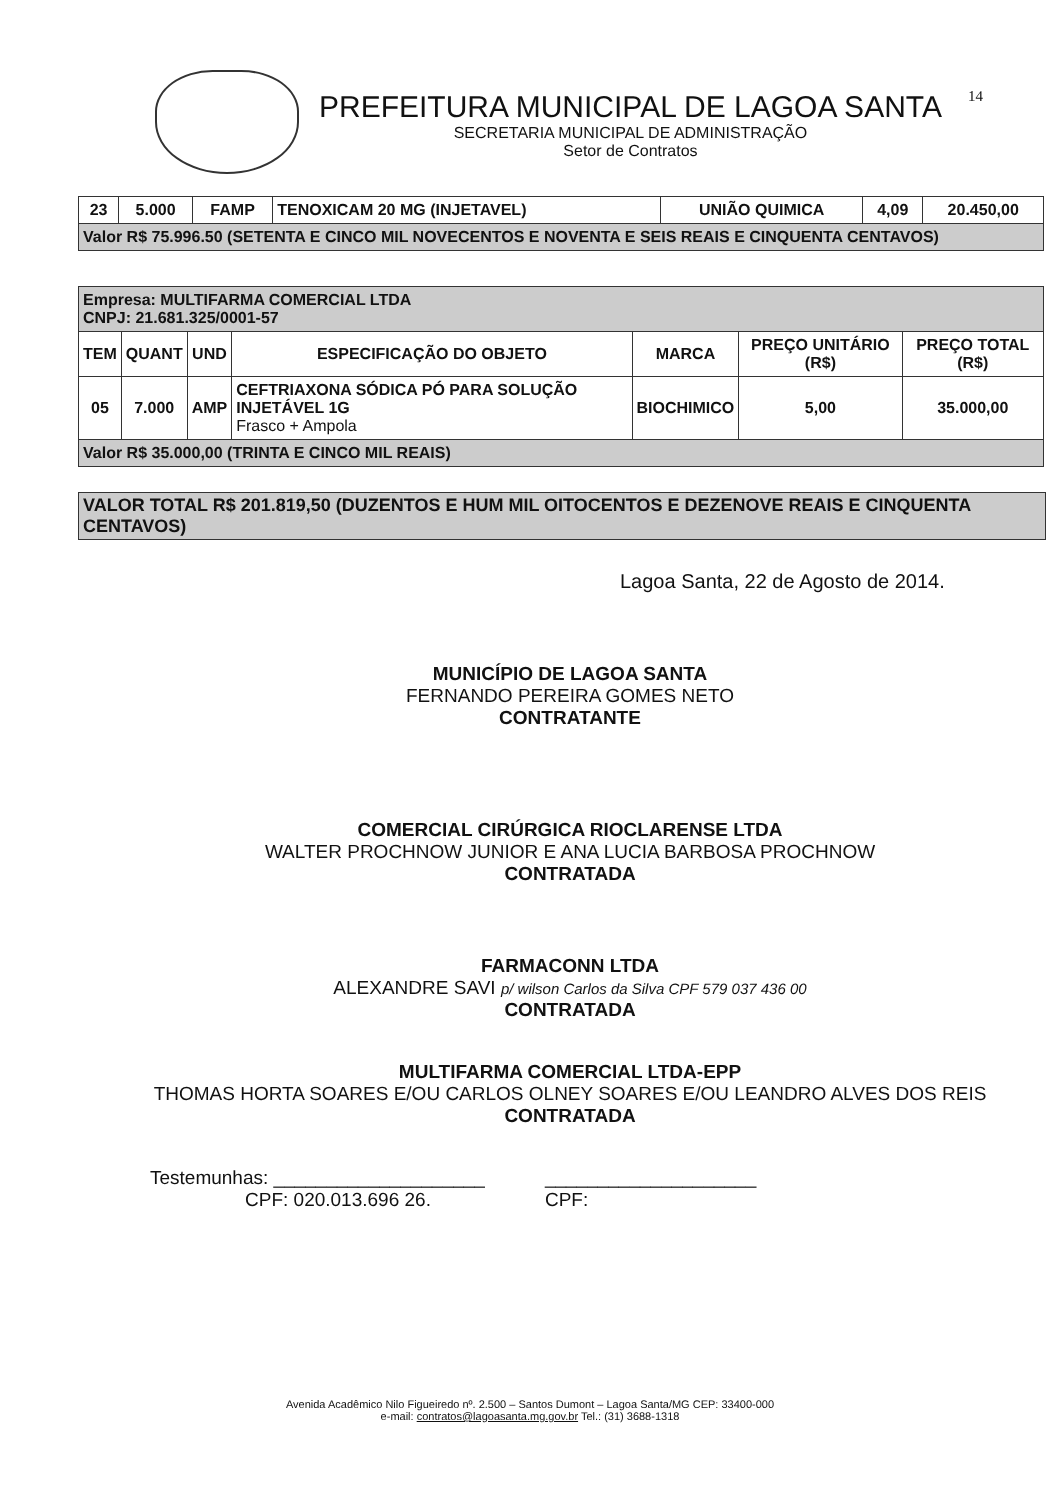14
PREFEITURA MUNICIPAL DE LAGOA SANTA
SECRETARIA MUNICIPAL DE ADMINISTRAÇÃO
Setor de Contratos
| 23 | 5.000 | FAMP | TENOXICAM 20 MG (INJETAVEL) | UNIÃO QUIMICA | 4,09 | 20.450,00 |
| Valor R$ 75.996.50 (SETENTA E CINCO MIL NOVECENTOS E NOVENTA E SEIS REAIS E CINQUENTA CENTAVOS) | | | | | | |
| Empresa: MULTIFARMA COMERCIAL LTDA CNPJ: 21.681.325/0001-57 | | | | | | |
| TEM | QUANT | UND | ESPECIFICAÇÃO DO OBJETO | MARCA | PREÇO UNITÁRIO (R$) | PREÇO TOTAL (R$) |
| 05 | 7.000 | AMP | CEFTRIAXONA SÓDICA PÓ PARA SOLUÇÃO INJETÁVEL 1G Frasco + Ampola | BIOCHIMICO | 5,00 | 35.000,00 |
| Valor R$ 35.000,00 (TRINTA E CINCO MIL REAIS) | | | | | | |
VALOR TOTAL R$ 201.819,50 (DUZENTOS E HUM MIL OITOCENTOS E DEZENOVE REAIS E CINQUENTA CENTAVOS)
Lagoa Santa, 22 de Agosto de 2014.
MUNICÍPIO DE LAGOA SANTA
FERNANDO PEREIRA GOMES NETO
CONTRATANTE
COMERCIAL CIRÚRGICA RIOCLARENSE LTDA
WALTER PROCHNOW JUNIOR E ANA LUCIA BARBOSA PROCHNOW
CONTRATADA
FARMACONN LTDA
ALEXANDRE SAVI p/ wilson Carlos da Silva CPF 579 037 436 00
CONTRATADA
MULTIFARMA COMERCIAL LTDA-EPP
THOMAS HORTA SOARES E/OU CARLOS OLNEY SOARES E/OU LEANDRO ALVES DOS REIS
CONTRATADA
Testemunhas: ____________________
CPF: 020.013.696 26.
____________________
CPF:
Avenida Acadêmico Nilo Figueiredo nº. 2.500 – Santos Dumont – Lagoa Santa/MG CEP: 33400-000
e-mail: contratos@lagoasanta.mg.gov.br Tel.: (31) 3688-1318